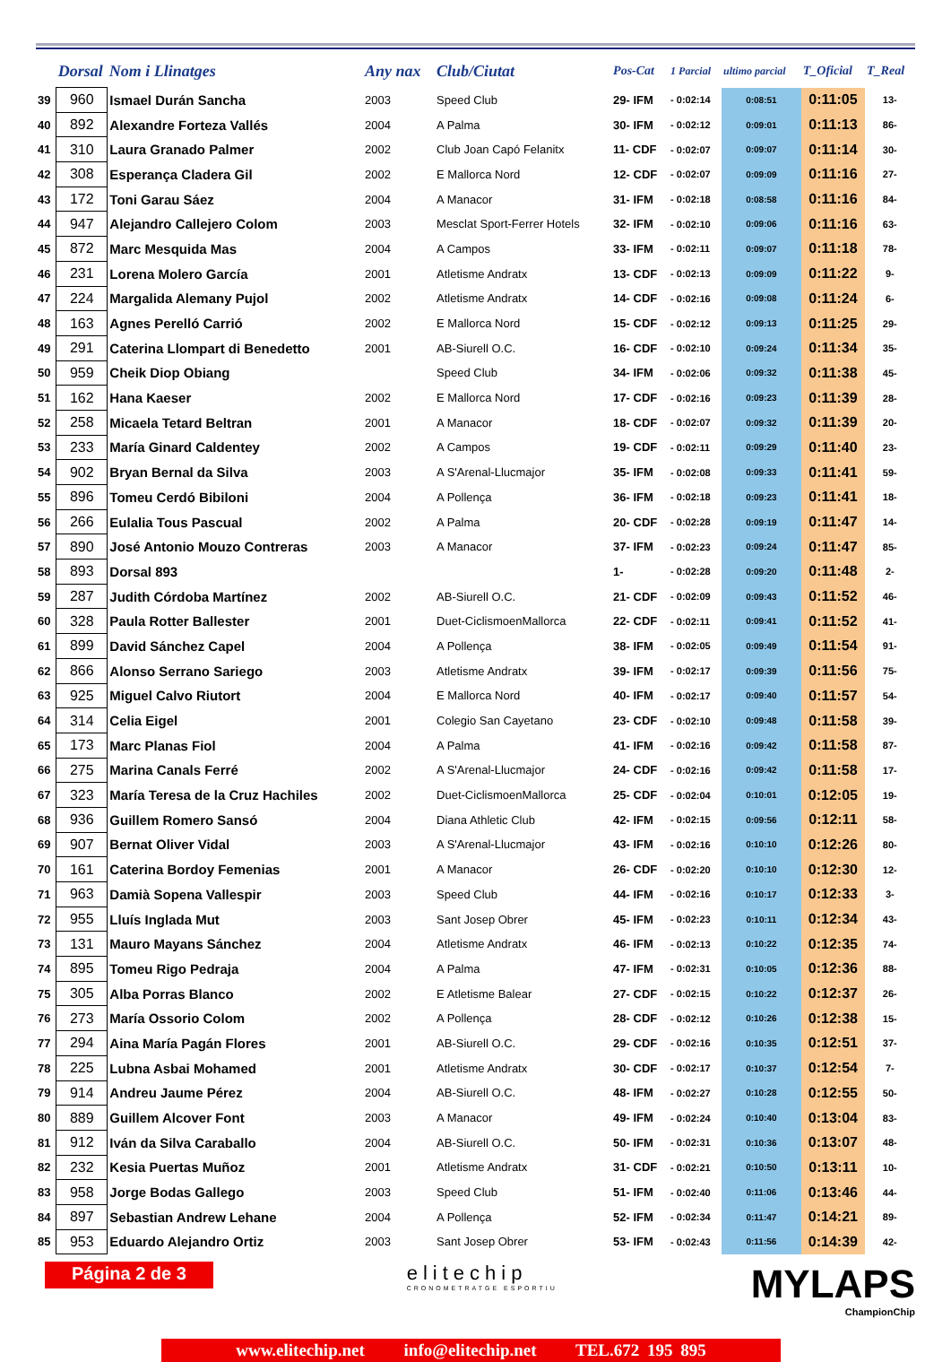| | Dorsal | Nom i Llinatges | Any nax | Club/Ciutat | Pos-Cat | 1 Parcial | ultimo parcial | T_Oficial | T_Real |
| --- | --- | --- | --- | --- | --- | --- | --- | --- | --- |
| 39 | 960 | Ismael Durán Sancha | 2003 | Speed Club | 29- IFM | - 0:02:14 | 0:08:51 | 0:11:05 | 13- |
| 40 | 892 | Alexandre Forteza Vallés | 2004 | A Palma | 30- IFM | - 0:02:12 | 0:09:01 | 0:11:13 | 86- |
| 41 | 310 | Laura Granado Palmer | 2002 | Club Joan Capó Felanitx | 11- CDF | - 0:02:07 | 0:09:07 | 0:11:14 | 30- |
| 42 | 308 | Esperança Cladera Gil | 2002 | E Mallorca Nord | 12- CDF | - 0:02:07 | 0:09:09 | 0:11:16 | 27- |
| 43 | 172 | Toni Garau Sáez | 2004 | A Manacor | 31- IFM | - 0:02:18 | 0:08:58 | 0:11:16 | 84- |
| 44 | 947 | Alejandro Callejero Colom | 2003 | Mesclat Sport-Ferrer Hotels | 32- IFM | - 0:02:10 | 0:09:06 | 0:11:16 | 63- |
| 45 | 872 | Marc Mesquida Mas | 2004 | A Campos | 33- IFM | - 0:02:11 | 0:09:07 | 0:11:18 | 78- |
| 46 | 231 | Lorena Molero García | 2001 | Atletisme Andratx | 13- CDF | - 0:02:13 | 0:09:09 | 0:11:22 | 9- |
| 47 | 224 | Margalida Alemany Pujol | 2002 | Atletisme Andratx | 14- CDF | - 0:02:16 | 0:09:08 | 0:11:24 | 6- |
| 48 | 163 | Agnes Perelló Carrió | 2002 | E Mallorca Nord | 15- CDF | - 0:02:12 | 0:09:13 | 0:11:25 | 29- |
| 49 | 291 | Caterina Llompart di Benedetto | 2001 | AB-Siurell O.C. | 16- CDF | - 0:02:10 | 0:09:24 | 0:11:34 | 35- |
| 50 | 959 | Cheik Diop Obiang | | Speed Club | 34- IFM | - 0:02:06 | 0:09:32 | 0:11:38 | 45- |
| 51 | 162 | Hana Kaeser | 2002 | E Mallorca Nord | 17- CDF | - 0:02:16 | 0:09:23 | 0:11:39 | 28- |
| 52 | 258 | Micaela Tetard Beltran | 2001 | A Manacor | 18- CDF | - 0:02:07 | 0:09:32 | 0:11:39 | 20- |
| 53 | 233 | María Ginard Caldentey | 2002 | A Campos | 19- CDF | - 0:02:11 | 0:09:29 | 0:11:40 | 23- |
| 54 | 902 | Bryan Bernal da Silva | 2003 | A S'Arenal-Llucmajor | 35- IFM | - 0:02:08 | 0:09:33 | 0:11:41 | 59- |
| 55 | 896 | Tomeu Cerdó Bibiloni | 2004 | A Pollença | 36- IFM | - 0:02:18 | 0:09:23 | 0:11:41 | 18- |
| 56 | 266 | Eulalia Tous Pascual | 2002 | A Palma | 20- CDF | - 0:02:28 | 0:09:19 | 0:11:47 | 14- |
| 57 | 890 | José Antonio Mouzo Contreras | 2003 | A Manacor | 37- IFM | - 0:02:23 | 0:09:24 | 0:11:47 | 85- |
| 58 | 893 | Dorsal 893 | | | 1- | - 0:02:28 | 0:09:20 | 0:11:48 | 2- |
| 59 | 287 | Judith Córdoba Martínez | 2002 | AB-Siurell O.C. | 21- CDF | - 0:02:09 | 0:09:43 | 0:11:52 | 46- |
| 60 | 328 | Paula Rotter Ballester | 2001 | Duet-CiclismoenMallorca | 22- CDF | - 0:02:11 | 0:09:41 | 0:11:52 | 41- |
| 61 | 899 | David Sánchez Capel | 2004 | A Pollença | 38- IFM | - 0:02:05 | 0:09:49 | 0:11:54 | 91- |
| 62 | 866 | Alonso Serrano Sariego | 2003 | Atletisme Andratx | 39- IFM | - 0:02:17 | 0:09:39 | 0:11:56 | 75- |
| 63 | 925 | Miguel Calvo Riutort | 2004 | E Mallorca Nord | 40- IFM | - 0:02:17 | 0:09:40 | 0:11:57 | 54- |
| 64 | 314 | Celia Eigel | 2001 | Colegio San Cayetano | 23- CDF | - 0:02:10 | 0:09:48 | 0:11:58 | 39- |
| 65 | 173 | Marc Planas Fiol | 2004 | A Palma | 41- IFM | - 0:02:16 | 0:09:42 | 0:11:58 | 87- |
| 66 | 275 | Marina Canals Ferré | 2002 | A S'Arenal-Llucmajor | 24- CDF | - 0:02:16 | 0:09:42 | 0:11:58 | 17- |
| 67 | 323 | María Teresa de la Cruz Hachiles | 2002 | Duet-CiclismoenMallorca | 25- CDF | - 0:02:04 | 0:10:01 | 0:12:05 | 19- |
| 68 | 936 | Guillem Romero Sansó | 2004 | Diana Athletic Club | 42- IFM | - 0:02:15 | 0:09:56 | 0:12:11 | 58- |
| 69 | 907 | Bernat Oliver Vidal | 2003 | A S'Arenal-Llucmajor | 43- IFM | - 0:02:16 | 0:10:10 | 0:12:26 | 80- |
| 70 | 161 | Caterina Bordoy Femenias | 2001 | A Manacor | 26- CDF | - 0:02:20 | 0:10:10 | 0:12:30 | 12- |
| 71 | 963 | Damià Sopena Vallespir | 2003 | Speed Club | 44- IFM | - 0:02:16 | 0:10:17 | 0:12:33 | 3- |
| 72 | 955 | Lluís Inglada Mut | 2003 | Sant Josep Obrer | 45- IFM | - 0:02:23 | 0:10:11 | 0:12:34 | 43- |
| 73 | 131 | Mauro Mayans Sánchez | 2004 | Atletisme Andratx | 46- IFM | - 0:02:13 | 0:10:22 | 0:12:35 | 74- |
| 74 | 895 | Tomeu Rigo Pedraja | 2004 | A Palma | 47- IFM | - 0:02:31 | 0:10:05 | 0:12:36 | 88- |
| 75 | 305 | Alba Porras Blanco | 2002 | E Atletisme Balear | 27- CDF | - 0:02:15 | 0:10:22 | 0:12:37 | 26- |
| 76 | 273 | María Ossorio Colom | 2002 | A Pollença | 28- CDF | - 0:02:12 | 0:10:26 | 0:12:38 | 15- |
| 77 | 294 | Aina María Pagán Flores | 2001 | AB-Siurell O.C. | 29- CDF | - 0:02:16 | 0:10:35 | 0:12:51 | 37- |
| 78 | 225 | Lubna Asbai Mohamed | 2001 | Atletisme Andratx | 30- CDF | - 0:02:17 | 0:10:37 | 0:12:54 | 7- |
| 79 | 914 | Andreu Jaume Pérez | 2004 | AB-Siurell O.C. | 48- IFM | - 0:02:27 | 0:10:28 | 0:12:55 | 50- |
| 80 | 889 | Guillem Alcover Font | 2003 | A Manacor | 49- IFM | - 0:02:24 | 0:10:40 | 0:13:04 | 83- |
| 81 | 912 | Iván da Silva Caraballo | 2004 | AB-Siurell O.C. | 50- IFM | - 0:02:31 | 0:10:36 | 0:13:07 | 48- |
| 82 | 232 | Kesia Puertas Muñoz | 2001 | Atletisme Andratx | 31- CDF | - 0:02:21 | 0:10:50 | 0:13:11 | 10- |
| 83 | 958 | Jorge Bodas Gallego | 2003 | Speed Club | 51- IFM | - 0:02:40 | 0:11:06 | 0:13:46 | 44- |
| 84 | 897 | Sebastian Andrew Lehane | 2004 | A Pollença | 52- IFM | - 0:02:34 | 0:11:47 | 0:14:21 | 89- |
| 85 | 953 | Eduardo Alejandro Ortiz | 2003 | Sant Josep Obrer | 53- IFM | - 0:02:43 | 0:11:56 | 0:14:39 | 42- |
Página 2 de 3
elitechip
CRONOMETRATGE ESPORTIU
MYLAPS
ChampionChip
www.elitechip.net info@elitechip.net TEL.672 195 895